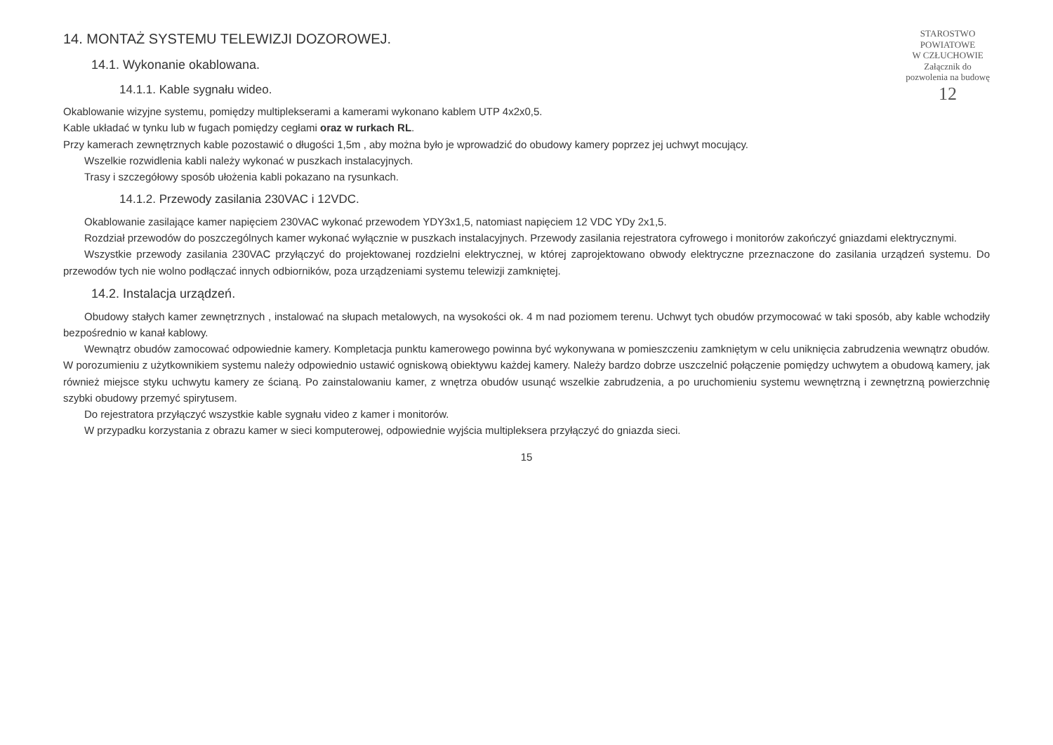STAROSTWO
POWIATOWE
W CZŁUCHOWIE
Załącznik do
pozwolenia na budowę
12
14. MONTAŻ SYSTEMU TELEWIZJI DOZOROWEJ.
14.1. Wykonanie okablowana.
14.1.1. Kable sygnału wideo.
Okablowanie wizyjne systemu, pomiędzy multiplekserami a kamerami wykonano kablem UTP 4x2x0,5.
Kable układać w tynku lub w fugach pomiędzy cegłami oraz w rurkach RL.
Przy kamerach zewnętrznych kable pozostawić o długości 1,5m , aby można było je wprowadzić do obudowy kamery poprzez jej uchwyt mocujący.
Wszelkie rozwidlenia kabli należy wykonać w puszkach instalacyjnych.
Trasy i szczegółowy sposób ułożenia kabli pokazano na rysunkach.
14.1.2. Przewody zasilania 230VAC i 12VDC.
Okablowanie zasilające kamer napięciem 230VAC wykonać przewodem YDY3x1,5, natomiast napięciem 12 VDC YDy 2x1,5.
Rozdział przewodów do poszczególnych kamer wykonać wyłącznie w puszkach instalacyjnych. Przewody zasilania rejestratora cyfrowego i monitorów zakończyć gniazdami elektrycznymi.
Wszystkie przewody zasilania 230VAC przyłączyć do projektowanej rozdzielni elektrycznej, w której zaprojektowano obwody elektryczne przeznaczone do zasilania urządzeń systemu. Do przewodów tych nie wolno podłączać innych odbiorników, poza urządzeniami systemu telewizji zamkniętej.
14.2. Instalacja urządzeń.
Obudowy stałych kamer zewnętrznych , instalować na słupach metalowych, na wysokości ok. 4 m nad poziomem terenu. Uchwyt tych obudów przymocować w taki sposób, aby kable wchodziły bezpośrednio w kanał kablowy.
Wewnątrz obudów zamocować odpowiednie kamery. Kompletacja punktu kamerowego powinna być wykonywana w pomieszczeniu zamkniętym w celu uniknięcia zabrudzenia wewnątrz obudów. W porozumieniu z użytkownikiem systemu należy odpowiednio ustawić ogniskową obiektywu każdej kamery. Należy bardzo dobrze uszczelnić połączenie pomiędzy uchwytem a obudową kamery, jak również miejsce styku uchwytu kamery ze ścianą. Po zainstalowaniu kamer, z wnętrza obudów usunąć wszelkie zabrudzenia, a po uruchomieniu systemu wewnętrzną i zewnętrzną powierzchnię szybki obudowy przemyć spirytusem.
Do rejestratora przyłączyć wszystkie kable sygnału video z kamer i monitorów.
W przypadku korzystania z obrazu kamer w sieci komputerowej, odpowiednie wyjścia multipleksera przyłączyć do gniazda sieci.
15